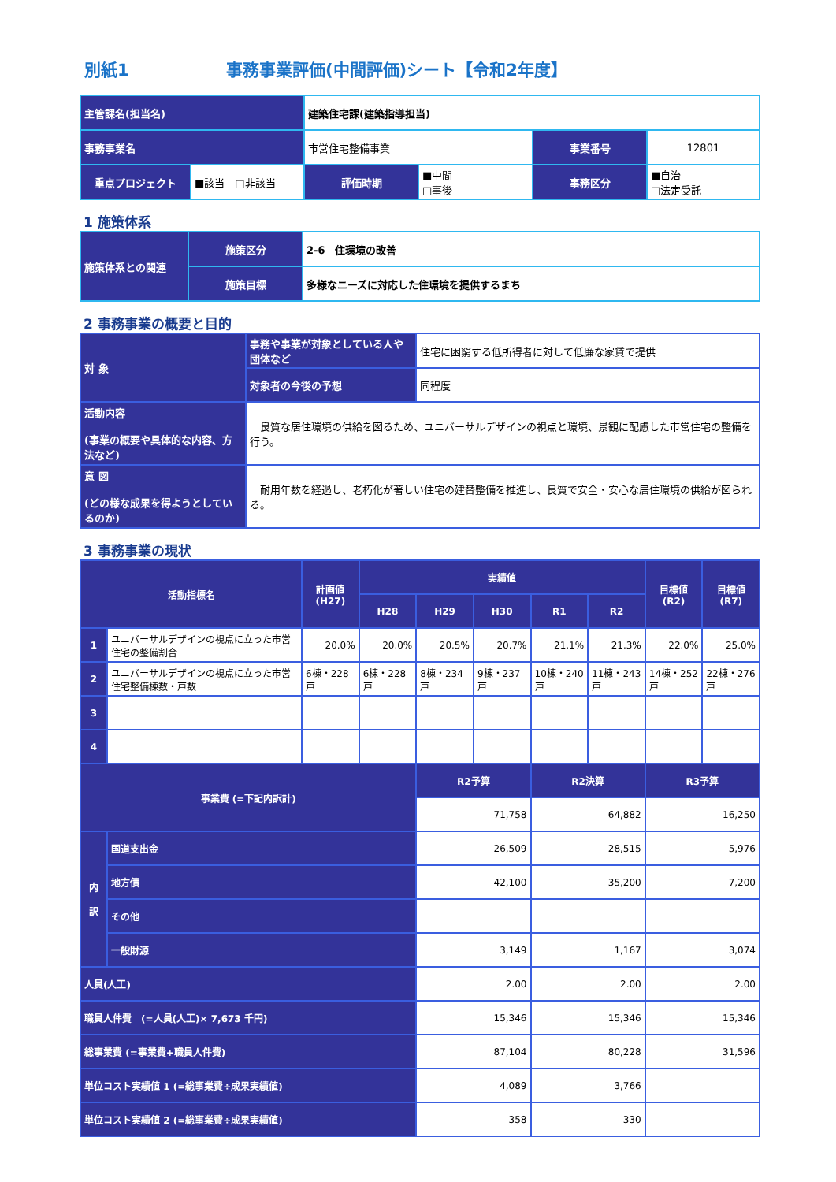別紙1 事務事業評価(中間評価)シート【令和2年度】
| 主管課名(担当名) | | 建築住宅課(建築指導担当) | | | |
| 事務事業名 | | 市営住宅整備事業 | | 事業番号 | 12801 |
| 重点プロジェクト | ■該当 □非該当 | 評価時期 | ■中間 □事後 | 事務区分 | ■自治 □法定受託 |
1 施策体系
| 施策体系との関連 | 施策区分 | 2-6 住環境の改善 |
| | 施策目標 | 多様なニーズに対応した住環境を提供するまち |
2 事務事業の概要と目的
| 対 象 | 事務や事業が対象としている人や団体など | 住宅に困窮する低所得者に対して低廉な家賃で提供 |
| | 対象者の今後の予想 | 同程度 |
| 活動内容 (事業の概要や具体的な内容、方法など) | 良質な居住環境の供給を図るため、ユニバーサルデザインの視点と環境、景観に配慮した市営住宅の整備を行う。 | |
| 意 図 (どの様な成果を得ようとしているのか) | 耐用年数を経過し、老朽化が著しい住宅の建替整備を推進し、良質で安全・安心な居住環境の供給が図られる。 | |
3 事務事業の現状
| 活動指標名 | | 計画値(H27) | 実績値 | | | | | 目標値(R2) | 目標値(R7) |
| --- | --- | --- | --- | --- | --- | --- | --- | --- | --- |
| | | | H28 | H29 | H30 | R1 | R2 | | |
| 1 | ユニバーサルデザインの視点に立った市営住宅の整備割合 | 20.0% | 20.0% | 20.5% | 20.7% | 21.1% | 21.3% | 22.0% | 25.0% |
| 2 | ユニバーサルデザインの視点に立った市営住宅整備棟数・戸数 | 6棟・228戸 | 6棟・228戸 | 8棟・234戸 | 9棟・237戸 | 10棟・240戸 | 11棟・243戸 | 14棟・252戸 | 22棟・276戸 |
| 3 | | | | | | | | | |
| 4 | | | | | | | | | |
| 事業費 (=下記内訳計) | | | | R2予算 | | R2決算 | | R3予算 | |
| | | | | 71,758 | | 64,882 | | 16,250 | |
| 内 訳 | 国道支出金 | | | 26,509 | | 28,515 | | 5,976 | |
| | 地方債 | | | 42,100 | | 35,200 | | 7,200 | |
| | その他 | | | | | | | | |
| | 一般財源 | | | 3,149 | | 1,167 | | 3,074 | |
| 人員(人工) | | | | 2.00 | | 2.00 | | 2.00 | |
| 職員人件費 (=人員(人工)× 7,673 千円) | | | | 15,346 | | 15,346 | | 15,346 | |
| 総事業費 (=事業費+職員人件費) | | | | 87,104 | | 80,228 | | 31,596 | |
| 単位コスト実績値 1 (=総事業費÷成果実績値) | | | | 4,089 | | 3,766 | | | |
| 単位コスト実績値 2 (=総事業費÷成果実績値) | | | | 358 | | 330 | | | |